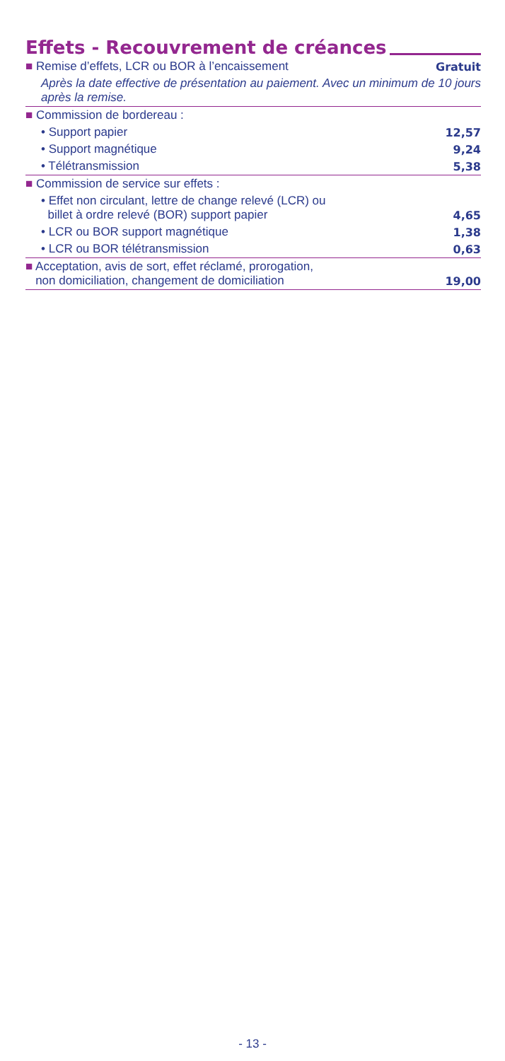Effets - Recouvrement de créances
| ■ Remise d’effets, LCR ou BOR à l’encaissement | Gratuit |
| Après la date effective de présentation au paiement. Avec un minimum de 10 jours après la remise. | |
| ■ Commission de bordereau : | |
| • Support papier | 12,57 |
| • Support magnétique | 9,24 |
| • Télétransmission | 5,38 |
| ■ Commission de service sur effets : | |
| • Effet non circulant, lettre de change relevé (LCR) ou billet à ordre relevé (BOR) support papier | 4,65 |
| • LCR ou BOR support magnétique | 1,38 |
| • LCR ou BOR télétransmission | 0,63 |
| ■ Acceptation, avis de sort, effet réclamé, prorogation, non domiciliation, changement de domiciliation | 19,00 |
- 13 -